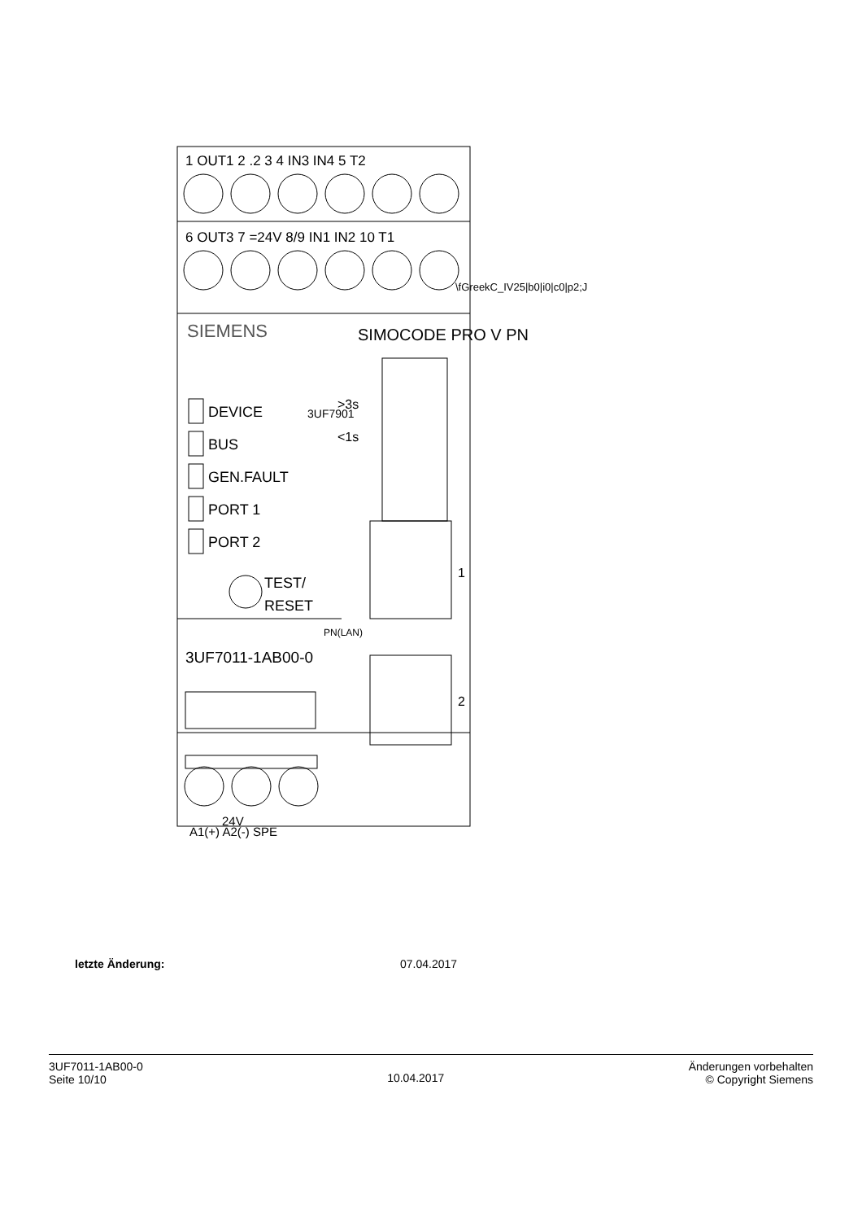1 OUT1 2 .2 3 4 IN3 IN4 5 T2
6 OUT3 7 =24V 8/9 IN1 IN2 10 T1
\fGreekC_IV25|b0|i0|c0|p2;J
SIEMENS SIMOCODE PRO V PN
DEVICE
BUS
GEN.FAULT
PORT 1
PORT 2
3UF7901
>3s
<1s
TEST/
RESET
1
2
PN(LAN)
3UF7011-1AB00-0
24V
A1(+) A2(-) SPE
letzte Änderung: 07.04.2017
3UF7011-1AB00-0
Seite 10/10
10.04.2017
Änderungen vorbehalten
© Copyright Siemens